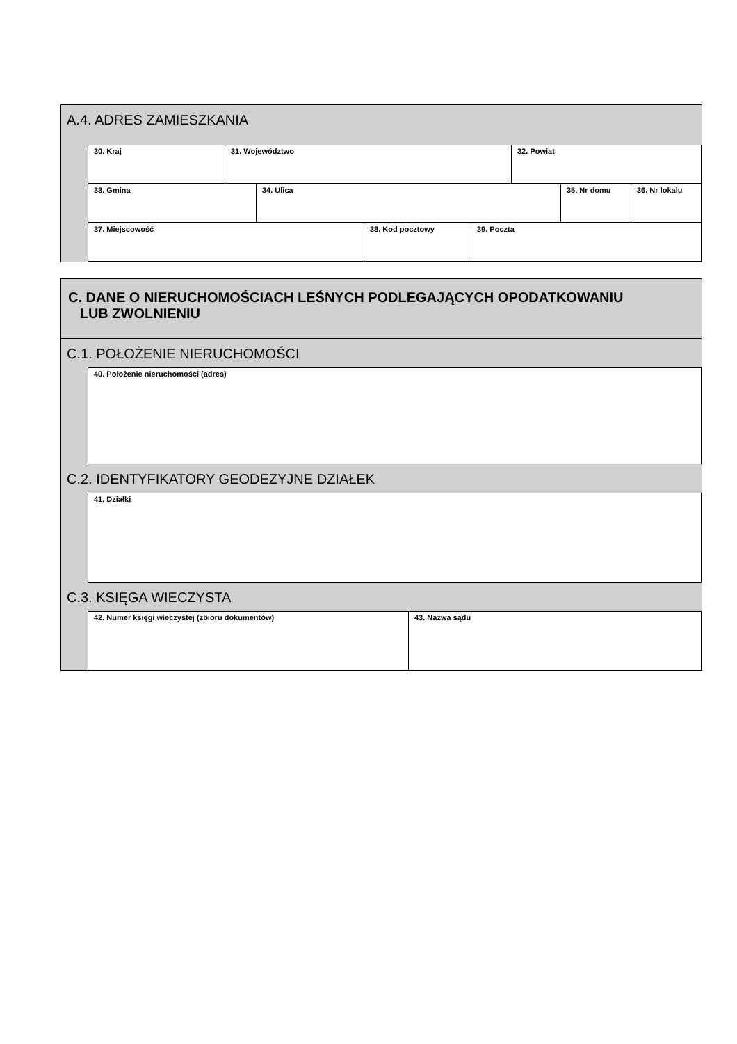A.4. ADRES ZAMIESZKANIA
| 30. Kraj | 31. Województwo | 32. Powiat |
| 33. Gmina | 34. Ulica | 35. Nr domu | 36. Nr lokalu |
| 37. Miejscowość | 38. Kod pocztowy | 39. Poczta |
C. DANE O NIERUCHOMOŚCIACH LEŚNYCH PODLEGAJĄCYCH OPODATKOWANIU
LUB ZWOLNIENIU
C.1. POŁOŻENIE NIERUCHOMOŚCI
| 40. Położenie nieruchomości (adres) |
C.2. IDENTYFIKATORY GEODEZYJNE DZIAŁEK
| 41. Działki |
C.3. KSIĘGA WIECZYSTA
| 42. Numer księgi wieczystej (zbioru dokumentów) | 43. Nazwa sądu |